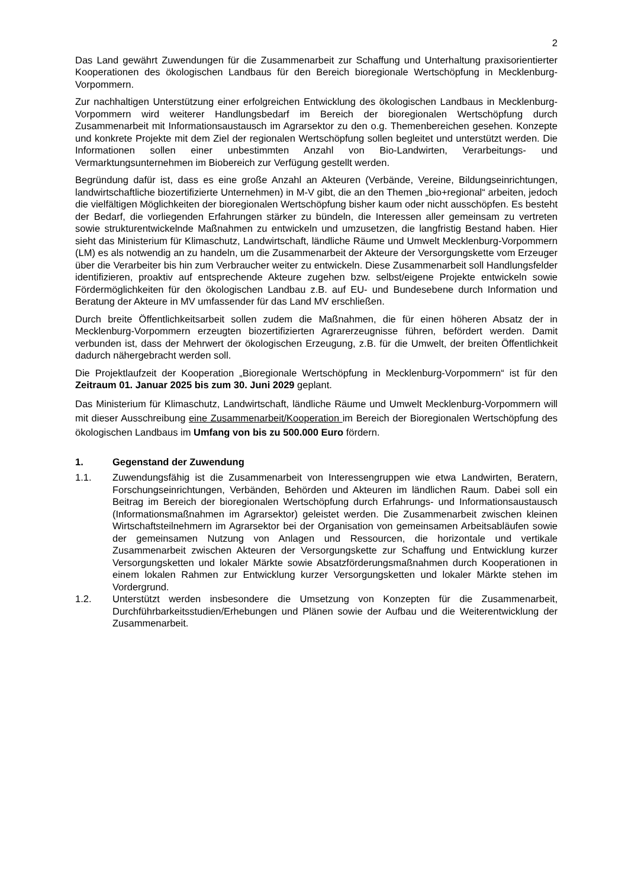2
Das Land gewährt Zuwendungen für die Zusammenarbeit zur Schaffung und Unterhaltung praxisorientierter Kooperationen des ökologischen Landbaus für den Bereich bioregionale Wertschöpfung in Mecklenburg-Vorpommern.
Zur nachhaltigen Unterstützung einer erfolgreichen Entwicklung des ökologischen Landbaus in Mecklenburg-Vorpommern wird weiterer Handlungsbedarf im Bereich der bioregionalen Wertschöpfung durch Zusammenarbeit mit Informationsaustausch im Agrarsektor zu den o.g. Themenbereichen gesehen. Konzepte und konkrete Projekte mit dem Ziel der regionalen Wertschöpfung sollen begleitet und unterstützt werden. Die Informationen sollen einer unbestimmten Anzahl von Bio-Landwirten, Verarbeitungs- und Vermarktungsunternehmen im Biobereich zur Verfügung gestellt werden.
Begründung dafür ist, dass es eine große Anzahl an Akteuren (Verbände, Vereine, Bildungseinrichtungen, landwirtschaftliche biozertifizierte Unternehmen) in M-V gibt, die an den Themen „bio+regional“ arbeiten, jedoch die vielfältigen Möglichkeiten der bioregionalen Wertschöpfung bisher kaum oder nicht ausschöpfen. Es besteht der Bedarf, die vorliegenden Erfahrungen stärker zu bündeln, die Interessen aller gemeinsam zu vertreten sowie strukturentwickelnde Maßnahmen zu entwickeln und umzusetzen, die langfristig Bestand haben. Hier sieht das Ministerium für Klimaschutz, Landwirtschaft, ländliche Räume und Umwelt Mecklenburg-Vorpommern (LM) es als notwendig an zu handeln, um die Zusammenarbeit der Akteure der Versorgungskette vom Erzeuger über die Verarbeiter bis hin zum Verbraucher weiter zu entwickeln. Diese Zusammenarbeit soll Handlungsfelder identifizieren, proaktiv auf entsprechende Akteure zugehen bzw. selbst/eigene Projekte entwickeln sowie Fördermöglichkeiten für den ökologischen Landbau z.B. auf EU- und Bundesebene durch Information und Beratung der Akteure in MV umfassender für das Land MV erschließen.
Durch breite Öffentlichkeitsarbeit sollen zudem die Maßnahmen, die für einen höheren Absatz der in Mecklenburg-Vorpommern erzeugten biozertifizierten Agrarerzeugnisse führen, befördert werden. Damit verbunden ist, dass der Mehrwert der ökologischen Erzeugung, z.B. für die Umwelt, der breiten Öffentlichkeit dadurch nähergebracht werden soll.
Die Projektlaufzeit der Kooperation „Bioregionale Wertschöpfung in Mecklenburg-Vorpommern“ ist für den Zeitraum 01. Januar 2025 bis zum 30. Juni 2029 geplant.
Das Ministerium für Klimaschutz, Landwirtschaft, ländliche Räume und Umwelt Mecklenburg-Vorpommern will mit dieser Ausschreibung eine Zusammenarbeit/Kooperation im Bereich der Bioregionalen Wertschöpfung des ökologischen Landbaus im Umfang von bis zu 500.000 Euro fördern.
1. Gegenstand der Zuwendung
1.1. Zuwendungsfähig ist die Zusammenarbeit von Interessengruppen wie etwa Landwirten, Beratern, Forschungseinrichtungen, Verbänden, Behörden und Akteuren im ländlichen Raum. Dabei soll ein Beitrag im Bereich der bioregionalen Wertschöpfung durch Erfahrungs- und Informationsaustausch (Informationsmaßnahmen im Agrarsektor) geleistet werden. Die Zusammenarbeit zwischen kleinen Wirtschaftsteilnehmern im Agrarsektor bei der Organisation von gemeinsamen Arbeitsabläufen sowie der gemeinsamen Nutzung von Anlagen und Ressourcen, die horizontale und vertikale Zusammenarbeit zwischen Akteuren der Versorgungskette zur Schaffung und Entwicklung kurzer Versorgungsketten und lokaler Märkte sowie Absatzförderungsmaßnahmen durch Kooperationen in einem lokalen Rahmen zur Entwicklung kurzer Versorgungsketten und lokaler Märkte stehen im Vordergrund.
1.2. Unterstützt werden insbesondere die Umsetzung von Konzepten für die Zusammenarbeit, Durchführbarkeitsstudien/Erhebungen und Plänen sowie der Aufbau und die Weiterentwicklung der Zusammenarbeit.